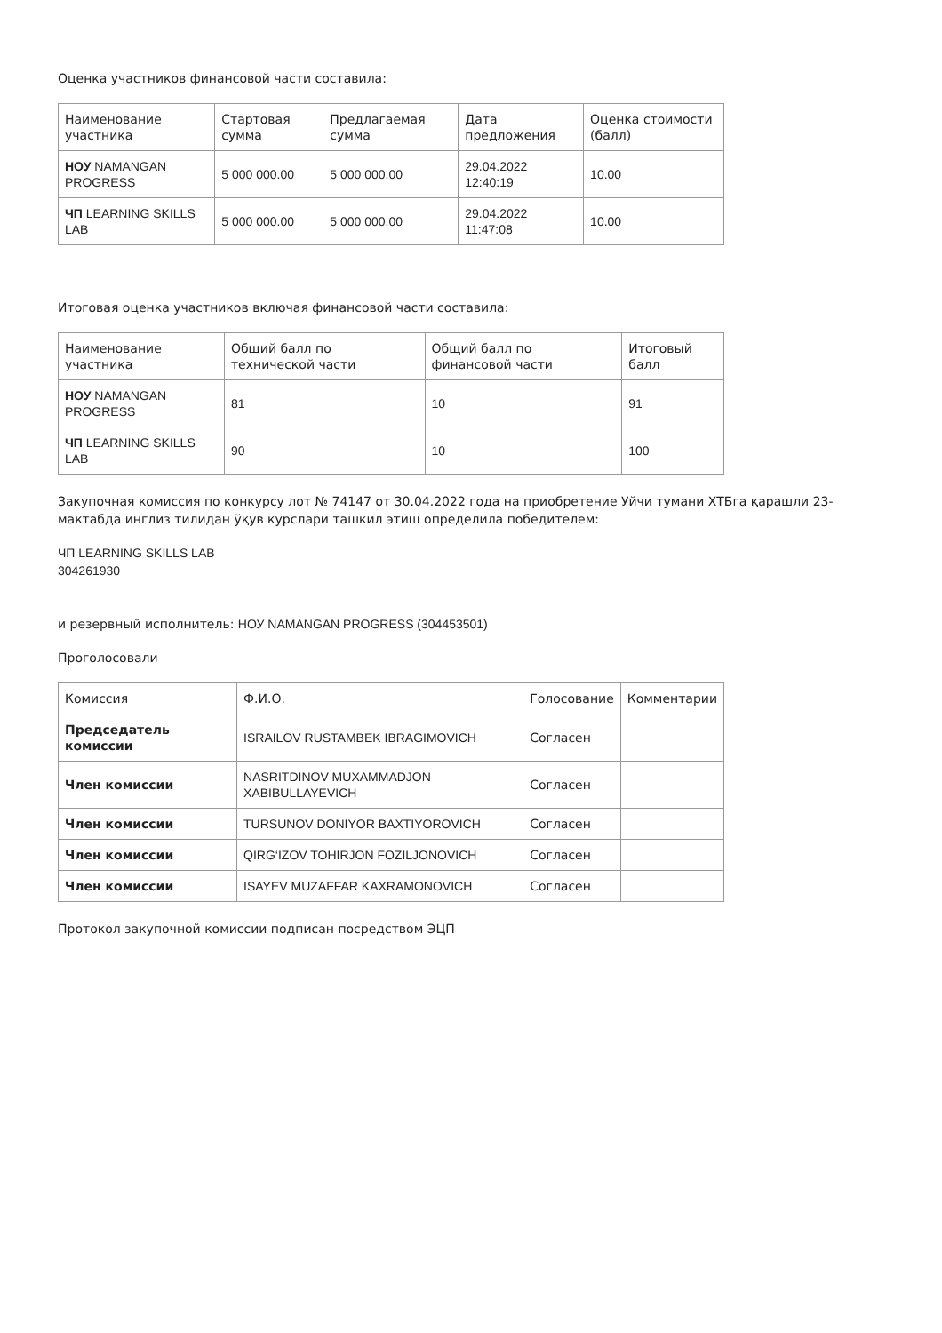Оценка участников финансовой части составила:
| Наименование участника | Стартовая сумма | Предлагаемая сумма | Дата предложения | Оценка стоимости (балл) |
| --- | --- | --- | --- | --- |
| НОУ NAMANGAN PROGRESS | 5 000 000.00 | 5 000 000.00 | 29.04.2022 12:40:19 | 10.00 |
| ЧП LEARNING SKILLS LAB | 5 000 000.00 | 5 000 000.00 | 29.04.2022 11:47:08 | 10.00 |
Итоговая оценка участников включая финансовой части составила:
| Наименование участника | Общий балл по технической части | Общий балл по финансовой части | Итоговый балл |
| --- | --- | --- | --- |
| НОУ NAMANGAN PROGRESS | 81 | 10 | 91 |
| ЧП LEARNING SKILLS LAB | 90 | 10 | 100 |
Закупочная комиссия по конкурсу лот № 74147 от 30.04.2022 года на приобретение Уйчи тумани ХТБга қарашли 23-мактабда инглиз тилидан ўқув курслари ташкил этиш определила победителем:
ЧП LEARNING SKILLS LAB
304261930
и резервный исполнитель: НОУ NAMANGAN PROGRESS (304453501)
Проголосовали
| Комиссия | Ф.И.О. | Голосование | Комментарии |
| --- | --- | --- | --- |
| Председатель комиссии | ISRAILOV RUSTAMBEK IBRAGIMOVICH | Согласен | |
| Член комиссии | NASRITDINOV MUXAMMADJON XABIBULLAYEVICH | Согласен | |
| Член комиссии | TURSUNOV DONIYOR BAXTIYOROVICH | Согласен | |
| Член комиссии | QIRG‘IZOV TOHIRJON FOZILJONOVICH | Согласен | |
| Член комиссии | ISAYEV MUZAFFAR KAXRAMONOVICH | Согласен | |
Протокол закупочной комиссии подписан посредством ЭЦП